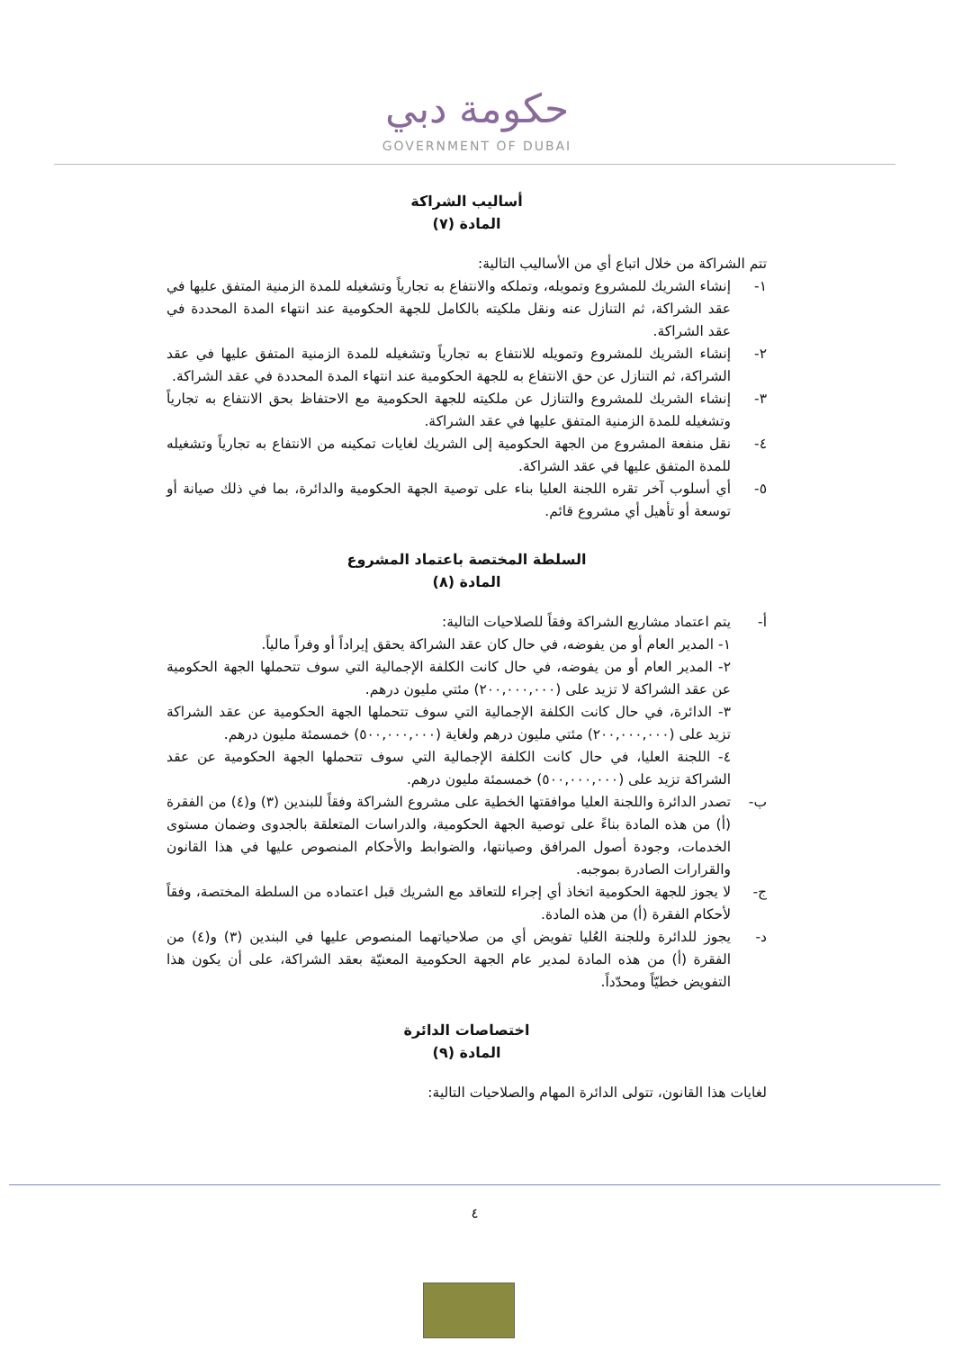حكومة دبي
GOVERNMENT OF DUBAI
أساليب الشراكة
المادة (٧)
تتم الشراكة من خلال اتباع أي من الأساليب التالية:
١- إنشاء الشريك للمشروع وتمويله، وتملكه والانتفاع به تجارياً وتشغيله للمدة الزمنية المتفق عليها في عقد الشراكة، ثم التنازل عنه ونقل ملكيته بالكامل للجهة الحكومية عند انتهاء المدة المحددة في عقد الشراكة.
٢- إنشاء الشريك للمشروع وتمويله للانتفاع به تجارياً وتشغيله للمدة الزمنية المتفق عليها في عقد الشراكة، ثم التنازل عن حق الانتفاع به للجهة الحكومية عند انتهاء المدة المحددة في عقد الشراكة.
٣- إنشاء الشريك للمشروع والتنازل عن ملكيته للجهة الحكومية مع الاحتفاظ بحق الانتفاع به تجارياً وتشغيله للمدة الزمنية المتفق عليها في عقد الشراكة.
٤- نقل منفعة المشروع من الجهة الحكومية إلى الشريك لغايات تمكينه من الانتفاع به تجارياً وتشغيله للمدة المتفق عليها في عقد الشراكة.
٥- أي أسلوب آخر تقره اللجنة العليا بناء على توصية الجهة الحكومية والدائرة، بما في ذلك صيانة أو توسعة أو تأهيل أي مشروع قائم.
السلطة المختصة باعتماد المشروع
المادة (٨)
أ- يتم اعتماد مشاريع الشراكة وفقاً للصلاحيات التالية:
١- المدير العام أو من يفوضه، في حال كان عقد الشراكة يحقق إيراداً أو وفراً مالياً.
٢- المدير العام أو من يفوضه، في حال كانت الكلفة الإجمالية التي سوف تتحملها الجهة الحكومية عن عقد الشراكة لا تزيد على (٢٠٠,٠٠٠,٠٠٠) مئتي مليون درهم.
٣- الدائرة، في حال كانت الكلفة الإجمالية التي سوف تتحملها الجهة الحكومية عن عقد الشراكة تزيد على (٢٠٠,٠٠٠,٠٠٠) مئتي مليون درهم ولغاية (٥٠٠,٠٠٠,٠٠٠) خمسمئة مليون درهم.
٤- اللجنة العليا، في حال كانت الكلفة الإجمالية التي سوف تتحملها الجهة الحكومية عن عقد الشراكة تزيد على (٥٠٠,٠٠٠,٠٠٠) خمسمئة مليون درهم.
ب- تصدر الدائرة واللجنة العليا موافقتها الخطية على مشروع الشراكة وفقاً للبندين (٣) و(٤) من الفقرة (أ) من هذه المادة بناءً على توصية الجهة الحكومية، والدراسات المتعلقة بالجدوى وضمان مستوى الخدمات، وجودة أصول المرافق وصيانتها، والضوابط والأحكام المنصوص عليها في هذا القانون والقرارات الصادرة بموجبه.
ج- لا يجوز للجهة الحكومية اتخاذ أي إجراء للتعاقد مع الشريك قبل اعتماده من السلطة المختصة، وفقاً لأحكام الفقرة (أ) من هذه المادة.
د- يجوز للدائرة وللجنة العُليا تفويض أي من صلاحياتهما المنصوص عليها في البندين (٣) و(٤) من الفقرة (أ) من هذه المادة لمدير عام الجهة الحكومية المعنيّة بعقد الشراكة، على أن يكون هذا التفويض خطيّاً ومحدّداً.
اختصاصات الدائرة
المادة (٩)
لغايات هذا القانون، تتولى الدائرة المهام والصلاحيات التالية:
٤